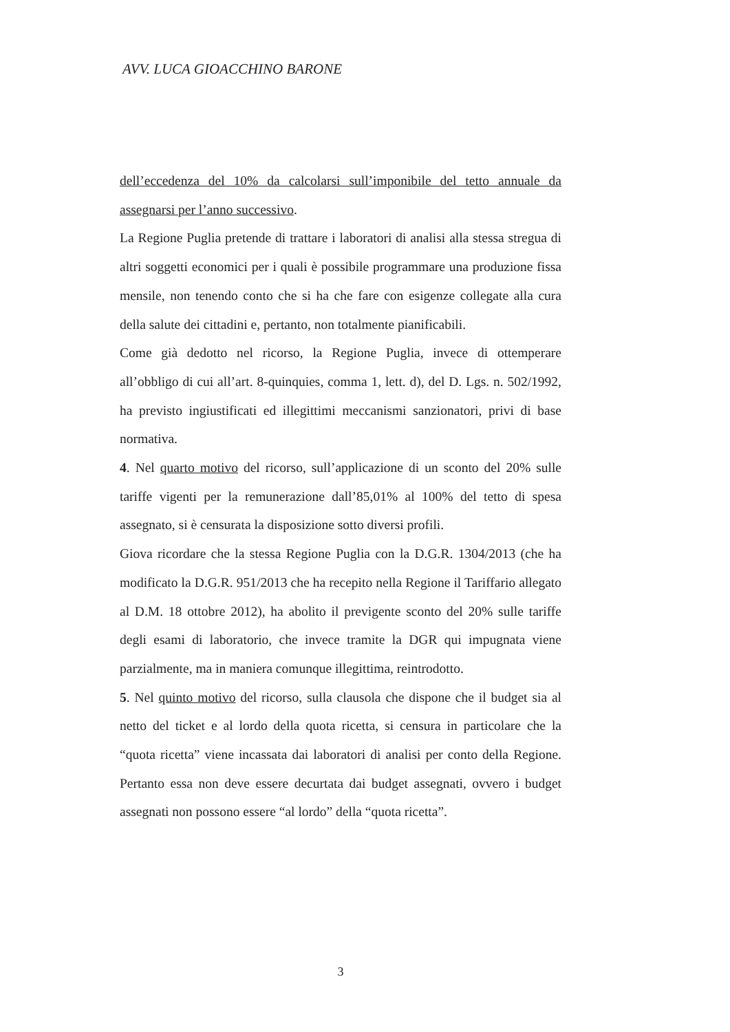AVV. LUCA GIOACCHINO BARONE
dell’eccedenza del 10% da calcolarsi sull’imponibile del tetto annuale da assegnarsi per l’anno successivo.
La Regione Puglia pretende di trattare i laboratori di analisi alla stessa stregua di altri soggetti economici per i quali è possibile programmare una produzione fissa mensile, non tenendo conto che si ha che fare con esigenze collegate alla cura della salute dei cittadini e, pertanto, non totalmente pianificabili.
Come già dedotto nel ricorso, la Regione Puglia, invece di ottemperare all’obbligo di cui all’art. 8-quinquies, comma 1, lett. d), del D. Lgs. n. 502/1992, ha previsto ingiustificati ed illegittimi meccanismi sanzionatori, privi di base normativa.
4. Nel quarto motivo del ricorso, sull’applicazione di un sconto del 20% sulle tariffe vigenti per la remunerazione dall’85,01% al 100% del tetto di spesa assegnato, si è censurata la disposizione sotto diversi profili.
Giova ricordare che la stessa Regione Puglia con la D.G.R. 1304/2013 (che ha modificato la D.G.R. 951/2013 che ha recepito nella Regione il Tariffario allegato al D.M. 18 ottobre 2012), ha abolito il previgente sconto del 20% sulle tariffe degli esami di laboratorio, che invece tramite la DGR qui impugnata viene parzialmente, ma in maniera comunque illegittima, reintrodotto.
5. Nel quinto motivo del ricorso, sulla clausola che dispone che il budget sia al netto del ticket e al lordo della quota ricetta, si censura in particolare che la “quota ricetta” viene incassata dai laboratori di analisi per conto della Regione. Pertanto essa non deve essere decurtata dai budget assegnati, ovvero i budget assegnati non possono essere “al lordo” della “quota ricetta”.
3